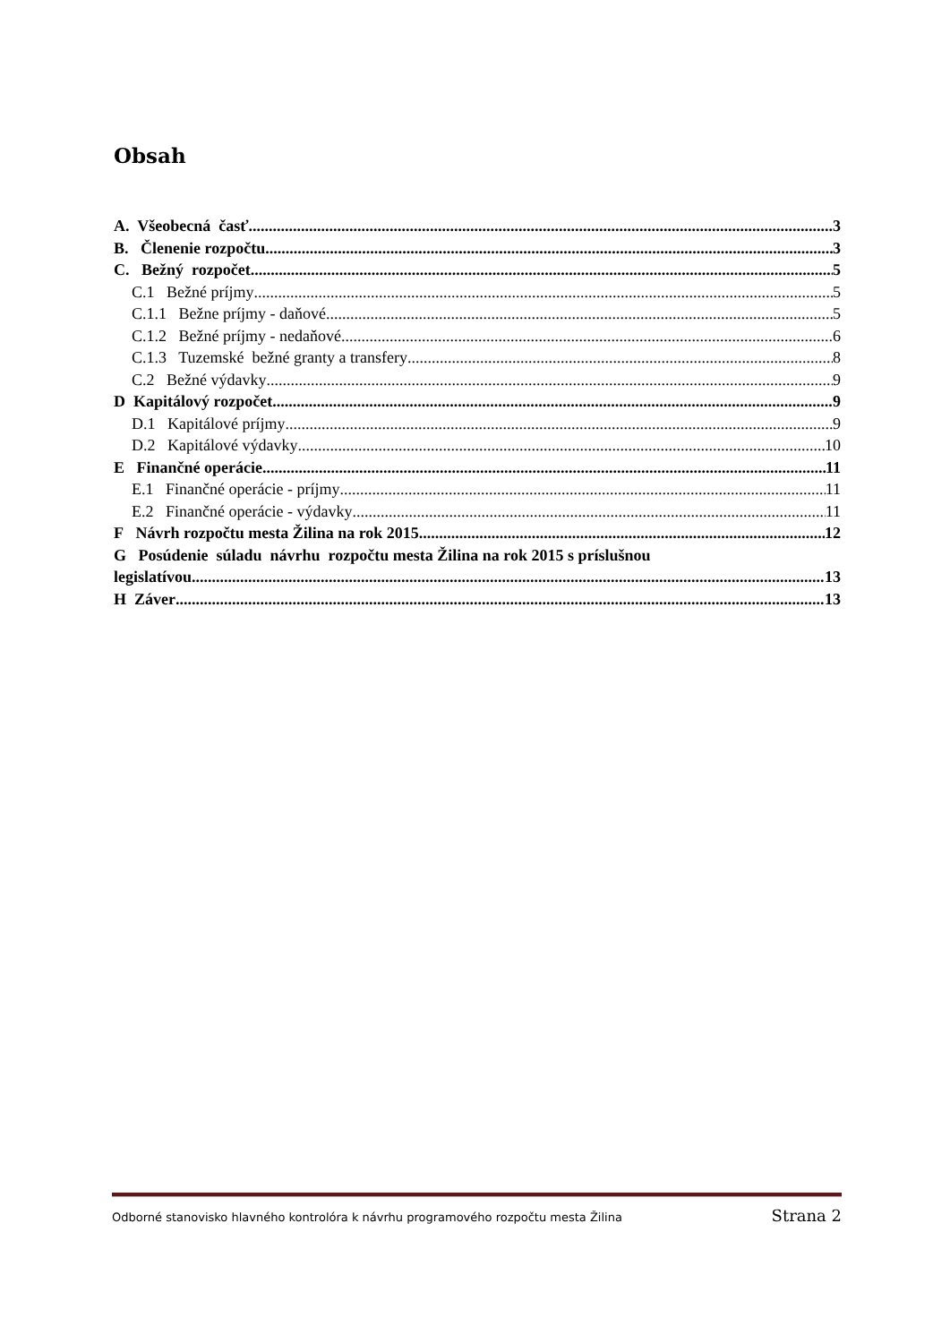Obsah
A. Všeobecná časť 3
B. Členenie rozpočtu 3
C. Bežný rozpočet 5
C.1 Bežné príjmy 5
C.1.1 Bežne príjmy - daňové 5
C.1.2 Bežné príjmy - nedaňové 6
C.1.3 Tuzemské bežné granty a transfery 8
C.2 Bežné výdavky 9
D Kapitálový rozpočet 9
D.1 Kapitálové príjmy 9
D.2 Kapitálové výdavky 10
E Finančné operácie 11
E.1 Finančné operácie - príjmy 11
E.2 Finančné operácie - výdavky 11
F Návrh rozpočtu mesta Žilina na rok 2015 12
G Posúdenie súladu návrhu rozpočtu mesta Žilina na rok 2015 s príslušnou
legislatívou 13
H Záver 13
Odborné stanovisko hlavného kontrolóra k návrhu programového rozpočtu mesta Žilina Strana 2